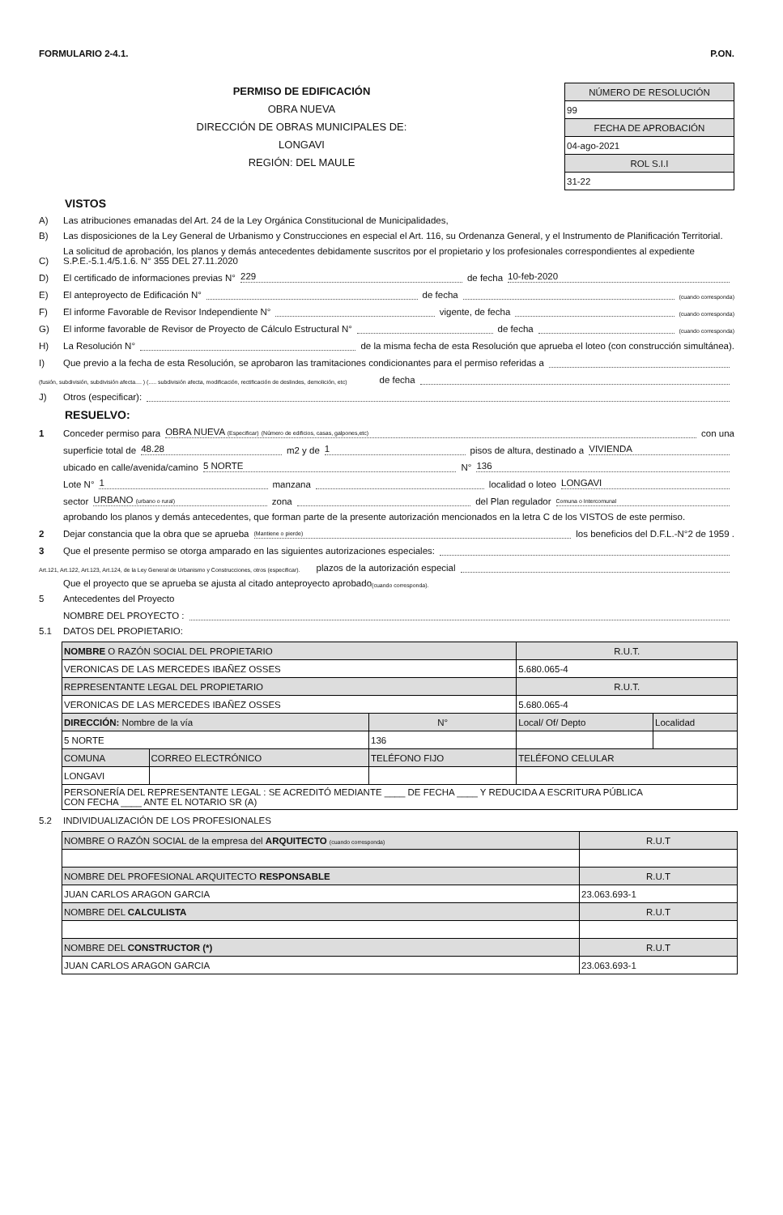FORMULARIO 2-4.1. P.ON.
PERMISO DE EDIFICACIÓN
OBRA NUEVA
DIRECCIÓN DE OBRAS MUNICIPALES DE:
LONGAVI
REGIÓN: DEL MAULE
| NÚMERO DE RESOLUCIÓN |
| 99 |
| FECHA DE APROBACIÓN |
| 04-ago-2021 |
| ROL S.I.I |
| 31-22 |
VISTOS
A) Las atribuciones emanadas del Art. 24 de la Ley Orgánica Constitucional de Municipalidades,
B) Las disposiciones de la Ley General de Urbanismo y Construcciones en especial el Art. 116, su Ordenanza General, y el Instrumento de Planificación Territorial.
C) La solicitud de aprobación, los planos y demás antecedentes debidamente suscritos por el propietario y los profesionales correspondientes al expediente S.P.E.-5.1.4/5.1.6. N° 355 DEL 27.11.2020
D) El certificado de informaciones previas N° 229 de fecha 10-feb-2020
E) El anteproyecto de Edificación N° de fecha (cuando corresponda)
F) El informe Favorable de Revisor Independiente N° vigente, de fecha (cuando corresponda)
G) El informe favorable de Revisor de Proyecto de Cálculo Estructural N° de fecha (cuando corresponda)
H) La Resolución N° de la misma fecha de esta Resolución que aprueba el loteo (con construcción simultánea).
I) Que previo a la fecha de esta Resolución, se aprobaron las tramitaciones condicionantes para el permiso referidas a
(fusión, subdivisión, subdivisión afecta.... ) (..... subdivisión afecta, modificación, rectificación de deslindes, demolición, etc) de fecha
J) Otros (especificar):
RESUELVO:
1 Conceder permiso para OBRA NUEVA (Especificar) (Número de edificios, casas, galpones,etc) con una
superficie total de 48.28 m2 y de 1 pisos de altura, destinado a VIVIENDA
ubicado en calle/avenida/camino 5 NORTE N° 136
Lote N° 1 manzana localidad o loteo LONGAVI
sector URBANO (urbano o rural) zona del Plan regulador Comuna o Intercomunal
aprobando los planos y demás antecedentes, que forman parte de la presente autorización mencionados en la letra C de los VISTOS de este permiso.
2 Dejar constancia que la obra que se aprueba (Mantiene o pierde) los beneficios del D.F.L.-N°2 de 1959 .
3 Que el presente permiso se otorga amparado en las siguientes autorizaciones especiales:
Art.121, Art.122, Art.123, Art.124, de la Ley General de Urbanismo y Construcciones, otros (especificar). plazos de la autorización especial
Que el proyecto que se aprueba se ajusta al citado anteproyecto aprobado (cuando corresponda).
5 Antecedentes del Proyecto
NOMBRE DEL PROYECTO :
5.1 DATOS DEL PROPIETARIO:
| NOMBRE O RAZÓN SOCIAL DEL PROPIETARIO | | | | R.U.T. | |
| VERONICAS DE LAS MERCEDES IBAÑEZ OSSES | | | | 5.680.065-4 | |
| REPRESENTANTE LEGAL DEL PROPIETARIO | | | | R.U.T. | |
| VERONICAS DE LAS MERCEDES IBAÑEZ OSSES | | | | 5.680.065-4 | |
| DIRECCIÓN: Nombre de la vía | | | N° | Local/ Of/ Depto | Localidad |
| 5 NORTE | | | 136 | | |
| COMUNA | CORREO ELECTRÓNICO | TELÉFONO FIJO | | TELÉFONO CELULAR | |
| LONGAVI | | | | | |
| PERSONERÍA DEL REPRESENTANTE LEGAL : SE ACREDITÓ MEDIANTE ____ DE FECHA ____ Y REDUCIDA A ESCRITURA PÚBLICA CON FECHA ____ ANTE EL NOTARIO SR (A) | | | | | |
5.2 INDIVIDUALIZACIÓN DE LOS PROFESIONALES
| NOMBRE O RAZÓN SOCIAL de la empresa del ARQUITECTO (cuando corresponda) | R.U.T |
| NOMBRE DEL PROFESIONAL ARQUITECTO RESPONSABLE | R.U.T |
| JUAN CARLOS ARAGON GARCIA | 23.063.693-1 |
| NOMBRE DEL CALCULISTA | R.U.T |
| NOMBRE DEL CONSTRUCTOR (*) | R.U.T |
| JUAN CARLOS ARAGON GARCIA | 23.063.693-1 |